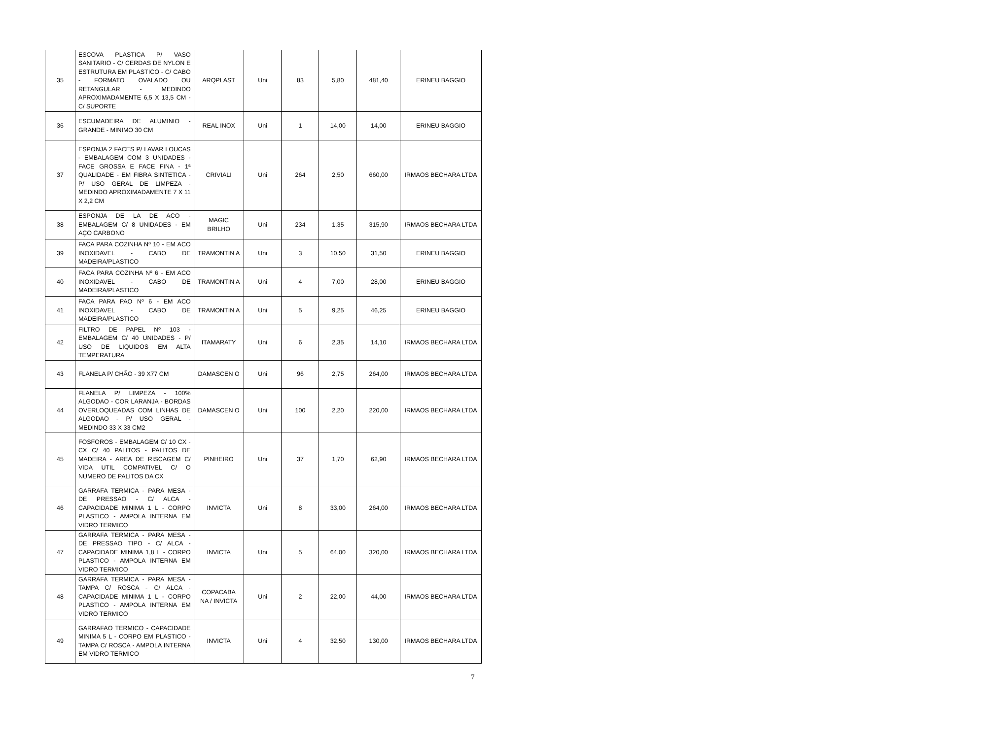| 35 | ESCOVA PLASTICA P/ VASO SANITARIO - C/ CERDAS DE NYLON E ESTRUTURA EM PLASTICO - C/ CABO - FORMATO OVALADO OU RETANGULAR - MEDINDO APROXIMADAMENTE 6,5 X 13,5 CM - C/ SUPORTE | ARQPLAST | Uni | 83 | 5,80 | 481,40 | ERINEU BAGGIO |
| 36 | ESCUMADEIRA DE ALUMINIO - GRANDE - MINIMO 30 CM | REAL INOX | Uni | 1 | 14,00 | 14,00 | ERINEU BAGGIO |
| 37 | ESPONJA 2 FACES P/ LAVAR LOUCAS - EMBALAGEM COM 3 UNIDADES - FACE GROSSA E FACE FINA - 1ª QUALIDADE - EM FIBRA SINTETICA - P/ USO GERAL DE LIMPEZA - MEDINDO APROXIMADAMENTE 7 X 11 X 2,2 CM | CRIVIALI | Uni | 264 | 2,50 | 660,00 | IRMAOS BECHARA LTDA |
| 38 | ESPONJA DE LA DE ACO - EMBALAGEM C/ 8 UNIDADES - EM AÇO CARBONO | MAGIC BRILHO | Uni | 234 | 1,35 | 315,90 | IRMAOS BECHARA LTDA |
| 39 | FACA PARA COZINHA Nº 10 - EM ACO INOXIDAVEL - CABO DE MADEIRA/PLASTICO | TRAMONTIN A | Uni | 3 | 10,50 | 31,50 | ERINEU BAGGIO |
| 40 | FACA PARA COZINHA Nº 6 - EM ACO INOXIDAVEL - CABO DE MADEIRA/PLASTICO | TRAMONTIN A | Uni | 4 | 7,00 | 28,00 | ERINEU BAGGIO |
| 41 | FACA PARA PAO Nº 6 - EM ACO INOXIDAVEL - CABO DE MADEIRA/PLASTICO | TRAMONTIN A | Uni | 5 | 9,25 | 46,25 | ERINEU BAGGIO |
| 42 | FILTRO DE PAPEL Nº 103 - EMBALAGEM C/ 40 UNIDADES - P/ USO DE LIQUIDOS EM ALTA TEMPERATURA | ITAMARATY | Uni | 6 | 2,35 | 14,10 | IRMAOS BECHARA LTDA |
| 43 | FLANELA P/ CHÃO - 39 X77 CM | DAMASCEN O | Uni | 96 | 2,75 | 264,00 | IRMAOS BECHARA LTDA |
| 44 | FLANELA P/ LIMPEZA - 100% ALGODAO - COR LARANJA - BORDAS OVERLOQUEADAS COM LINHAS DE ALGODAO - P/ USO GERAL - MEDINDO 33 X 33 CM2 | DAMASCEN O | Uni | 100 | 2,20 | 220,00 | IRMAOS BECHARA LTDA |
| 45 | FOSFOROS - EMBALAGEM C/ 10 CX - CX C/ 40 PALITOS - PALITOS DE MADEIRA - AREA DE RISCAGEM C/ VIDA UTIL COMPATIVEL C/ O NUMERO DE PALITOS DA CX | PINHEIRO | Uni | 37 | 1,70 | 62,90 | IRMAOS BECHARA LTDA |
| 46 | GARRAFA TERMICA - PARA MESA - DE PRESSAO - C/ ALCA - CAPACIDADE MINIMA 1 L - CORPO PLASTICO - AMPOLA INTERNA EM VIDRO TERMICO | INVICTA | Uni | 8 | 33,00 | 264,00 | IRMAOS BECHARA LTDA |
| 47 | GARRAFA TERMICA - PARA MESA - DE PRESSAO TIPO - C/ ALCA - CAPACIDADE MINIMA 1,8 L - CORPO PLASTICO - AMPOLA INTERNA EM VIDRO TERMICO | INVICTA | Uni | 5 | 64,00 | 320,00 | IRMAOS BECHARA LTDA |
| 48 | GARRAFA TERMICA - PARA MESA - TAMPA C/ ROSCA - C/ ALCA - CAPACIDADE MINIMA 1 L - CORPO PLASTICO - AMPOLA INTERNA EM VIDRO TERMICO | COPACABA NA / INVICTA | Uni | 2 | 22,00 | 44,00 | IRMAOS BECHARA LTDA |
| 49 | GARRAFAO TERMICO - CAPACIDADE MINIMA 5 L - CORPO EM PLASTICO - TAMPA C/ ROSCA - AMPOLA INTERNA EM VIDRO TERMICO | INVICTA | Uni | 4 | 32,50 | 130,00 | IRMAOS BECHARA LTDA |
7